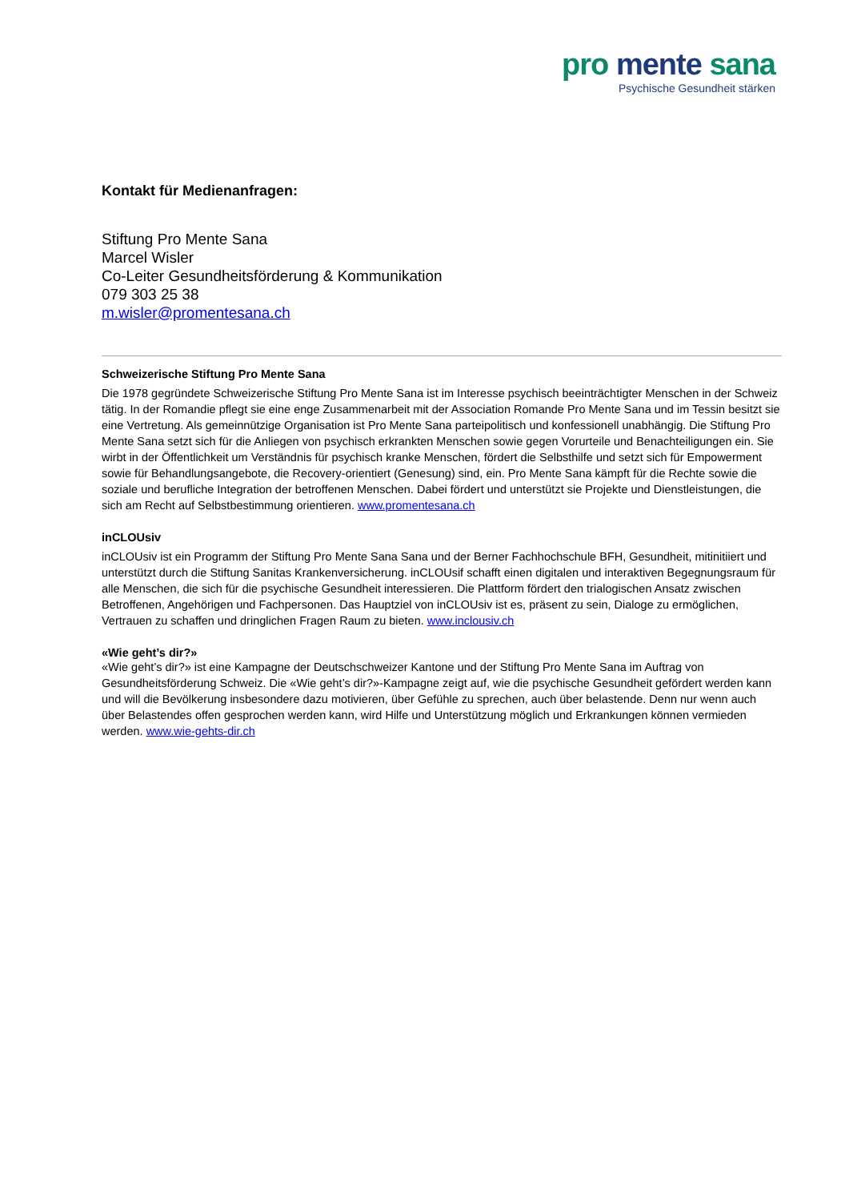pro mente sana
Psychische Gesundheit stärken
Kontakt für Medienanfragen:
Stiftung Pro Mente Sana
Marcel Wisler
Co-Leiter Gesundheitsförderung & Kommunikation
079 303 25 38
m.wisler@promentesana.ch
Schweizerische Stiftung Pro Mente Sana
Die 1978 gegründete Schweizerische Stiftung Pro Mente Sana ist im Interesse psychisch beeinträchtigter Menschen in der Schweiz tätig. In der Romandie pflegt sie eine enge Zusammenarbeit mit der Association Romande Pro Mente Sana und im Tessin besitzt sie eine Vertretung. Als gemeinnützige Organisation ist Pro Mente Sana parteipolitisch und konfessionell unabhängig. Die Stiftung Pro Mente Sana setzt sich für die Anliegen von psychisch erkrankten Menschen sowie gegen Vorurteile und Benachteiligungen ein. Sie wirbt in der Öffentlichkeit um Verständnis für psychisch kranke Menschen, fördert die Selbsthilfe und setzt sich für Empowerment sowie für Behandlungsangebote, die Recovery-orientiert (Genesung) sind, ein. Pro Mente Sana kämpft für die Rechte sowie die soziale und berufliche Integration der betroffenen Menschen. Dabei fördert und unterstützt sie Projekte und Dienstleistungen, die sich am Recht auf Selbstbestimmung orientieren. www.promentesana.ch
inCLOUsiv
inCLOUsiv ist ein Programm der Stiftung Pro Mente Sana Sana und der Berner Fachhochschule BFH, Gesundheit, mitinitiiert und unterstützt durch die Stiftung Sanitas Krankenversicherung. inCLOUsif schafft einen digitalen und interaktiven Begegnungsraum für alle Menschen, die sich für die psychische Gesundheit interessieren. Die Plattform fördert den trialogischen Ansatz zwischen Betroffenen, Angehörigen und Fachpersonen. Das Hauptziel von inCLOUsiv ist es, präsent zu sein, Dialoge zu ermöglichen, Vertrauen zu schaffen und dringlichen Fragen Raum zu bieten. www.inclousiv.ch
«Wie geht’s dir?»
«Wie geht’s dir?» ist eine Kampagne der Deutschschweizer Kantone und der Stiftung Pro Mente Sana im Auftrag von Gesundheitsförderung Schweiz. Die «Wie geht’s dir?»-Kampagne zeigt auf, wie die psychische Gesundheit gefördert werden kann und will die Bevölkerung insbesondere dazu motivieren, über Gefühle zu sprechen, auch über belastende. Denn nur wenn auch über Belastendes offen gesprochen werden kann, wird Hilfe und Unterstützung möglich und Erkrankungen können vermieden werden. www.wie-gehts-dir.ch